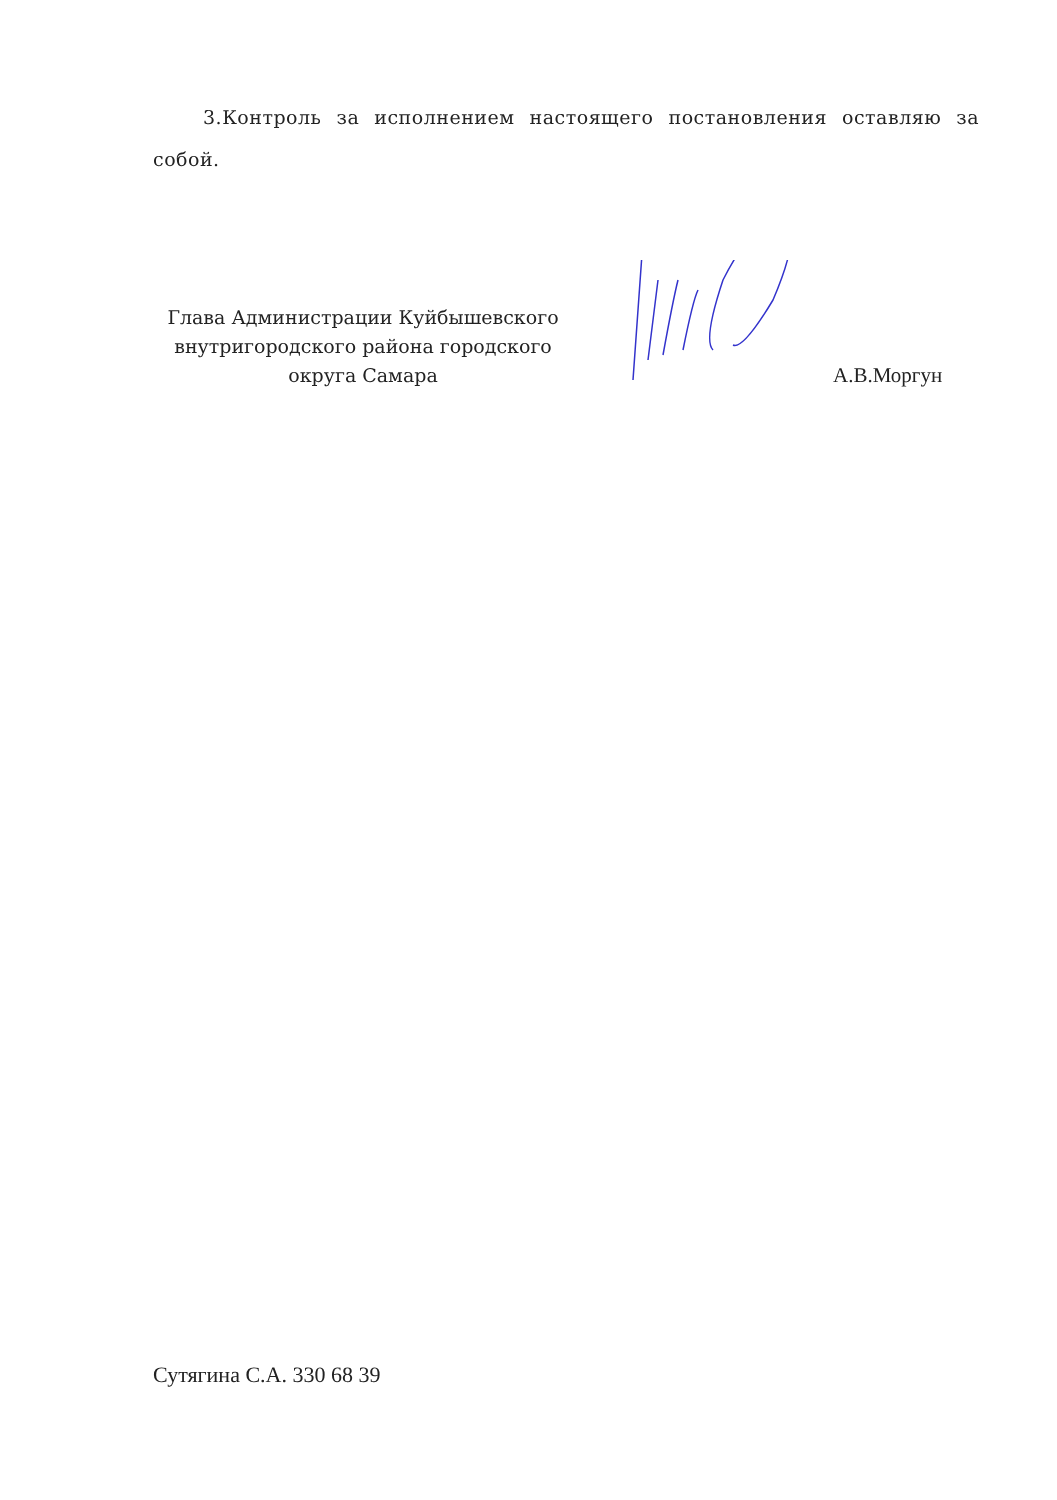3.Контроль за исполнением настоящего постановления оставляю за собой.
Глава Администрации Куйбышевского внутригородского района городского округа Самара
А.В.Моргун
Сутягина С.А. 330 68 39